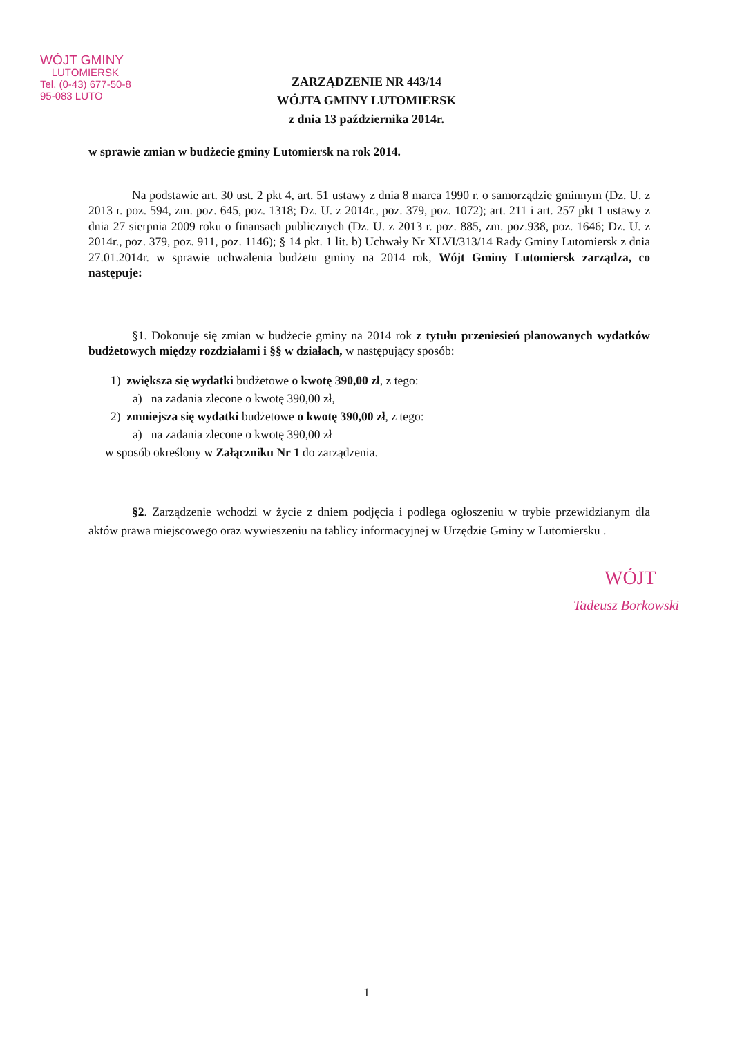WÓJT GMINY
LUTOMIERSK
Tel. (0-43) 677-50-8
95-083 LUTO
ZARZĄDZENIE NR 443/14
WÓJTA GMINY LUTOMIERSK
z dnia 13 października 2014r.
w sprawie zmian w budżecie gminy Lutomiersk na rok 2014.
Na podstawie art. 30 ust. 2 pkt 4, art. 51 ustawy z dnia 8 marca 1990 r. o samorządzie gminnym (Dz. U. z 2013 r. poz. 594, zm. poz. 645, poz. 1318; Dz. U. z 2014r., poz. 379, poz. 1072); art. 211 i art. 257 pkt 1 ustawy z dnia 27 sierpnia 2009 roku o finansach publicznych (Dz. U. z 2013 r. poz. 885, zm. poz.938, poz. 1646; Dz. U. z 2014r., poz. 379, poz. 911, poz. 1146); § 14 pkt. 1 lit. b) Uchwały Nr XLVI/313/14 Rady Gminy Lutomiersk z dnia 27.01.2014r. w sprawie uchwalenia budżetu gminy na 2014 rok, Wójt Gminy Lutomiersk zarządza, co następuje:
§1. Dokonuje się zmian w budżecie gminy na 2014 rok z tytułu przeniesień planowanych wydatków budżetowych między rozdziałami i §§ w działach, w następujący sposób:
1) zwiększa się wydatki budżetowe o kwotę 390,00 zł, z tego:
a) na zadania zlecone o kwotę 390,00 zł,
2) zmniejsza się wydatki budżetowe o kwotę 390,00 zł, z tego:
a) na zadania zlecone o kwotę 390,00 zł
w sposób określony w Załączniku Nr 1 do zarządzenia.
§2. Zarządzenie wchodzi w życie z dniem podjęcia i podlega ogłoszeniu w trybie przewidzianym dla aktów prawa miejscowego oraz wywieszeniu na tablicy informacyjnej w Urzędzie Gminy w Lutomiersku .
WÓJT
Tadeusz Borkowski
1